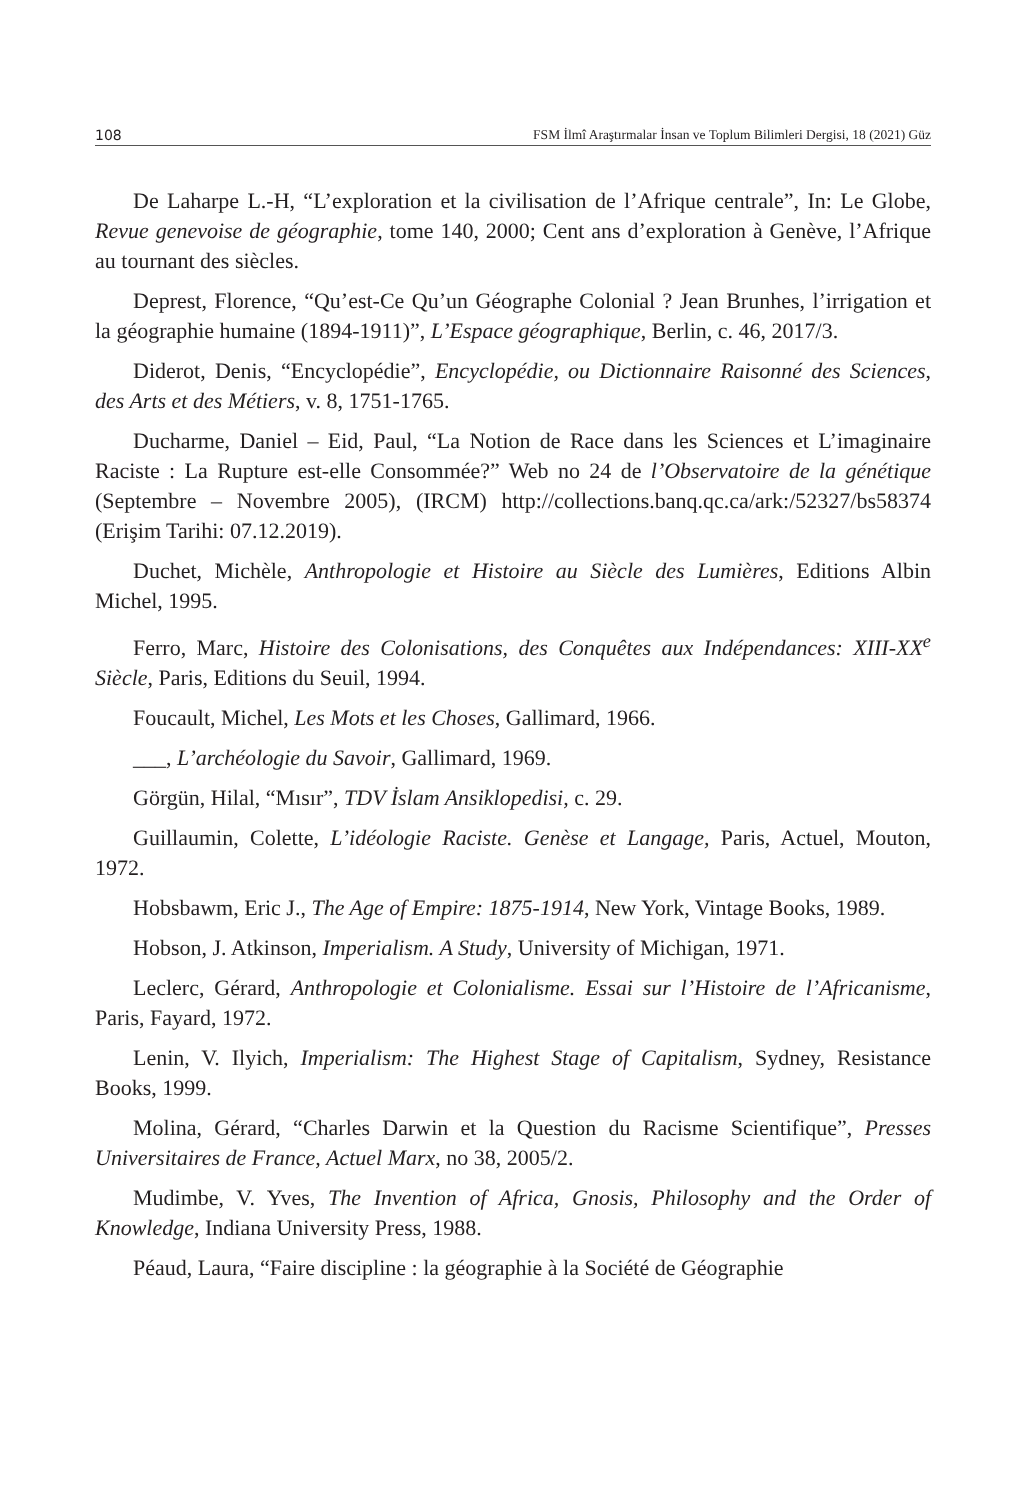108 FSM İlmî Araştırmalar İnsan ve Toplum Bilimleri Dergisi, 18 (2021) Güz
De Laharpe L.-H, “L’exploration et la civilisation de l’Afrique centrale”, In: Le Globe, Revue genevoise de géographie, tome 140, 2000; Cent ans d’exploration à Genève, l’Afrique au tournant des siècles.
Deprest, Florence, “Qu’est-Ce Qu’un Géographe Colonial ? Jean Brunhes, l’irrigation et la géographie humaine (1894-1911)”, L’Espace géographique, Berlin, c. 46, 2017/3.
Diderot, Denis, “Encyclopédie”, Encyclopédie, ou Dictionnaire Raisonné des Sciences, des Arts et des Métiers, v. 8, 1751-1765.
Ducharme, Daniel – Eid, Paul, “La Notion de Race dans les Sciences et L’imaginaire Raciste : La Rupture est-elle Consommée?” Web no 24 de l’Observatoire de la génétique (Septembre – Novembre 2005), (IRCM) http://collections.banq.qc.ca/ark:/52327/bs58374 (Erişim Tarihi: 07.12.2019).
Duchet, Michèle, Anthropologie et Histoire au Siècle des Lumières, Editions Albin Michel, 1995.
Ferro, Marc, Histoire des Colonisations, des Conquêtes aux Indépendances: XIII-XX<sup>e</sup> Siècle, Paris, Editions du Seuil, 1994.
Foucault, Michel, Les Mots et les Choses, Gallimard, 1966.
___, L’archéologie du Savoir, Gallimard, 1969.
Görgün, Hilal, “Mısır”, TDV İslam Ansiklopedisi, c. 29.
Guillaumin, Colette, L’idéologie Raciste. Genèse et Langage, Paris, Actuel, Mouton, 1972.
Hobsbawm, Eric J., The Age of Empire: 1875-1914, New York, Vintage Books, 1989.
Hobson, J. Atkinson, Imperialism. A Study, University of Michigan, 1971.
Leclerc, Gérard, Anthropologie et Colonialisme. Essai sur l’Histoire de l’Africanisme, Paris, Fayard, 1972.
Lenin, V. Ilyich, Imperialism: The Highest Stage of Capitalism, Sydney, Resistance Books, 1999.
Molina, Gérard, “Charles Darwin et la Question du Racisme Scientifique”, Presses Universitaires de France, Actuel Marx, no 38, 2005/2.
Mudimbe, V. Yves, The Invention of Africa, Gnosis, Philosophy and the Order of Knowledge, Indiana University Press, 1988.
Péaud, Laura, “Faire discipline : la géographie à la Société de Géographie